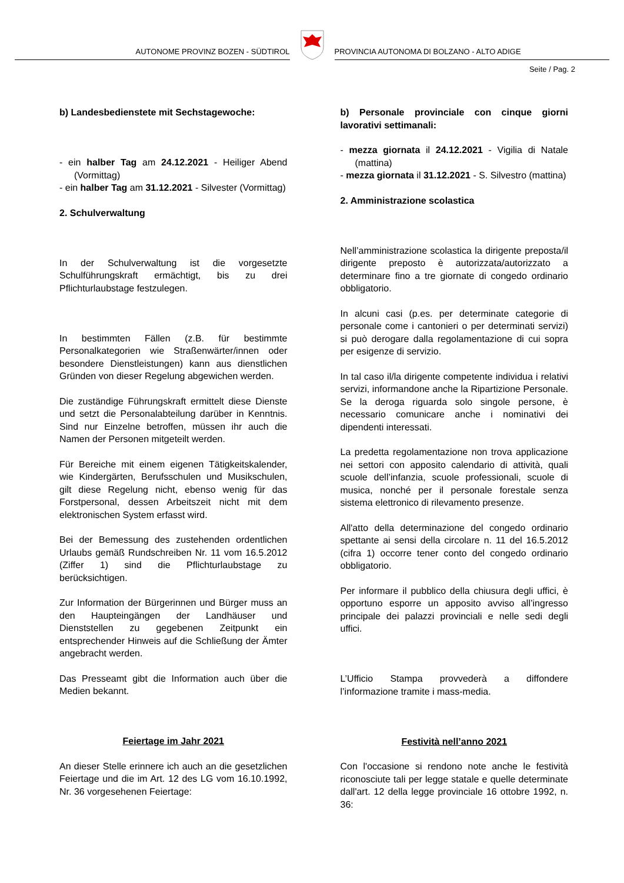AUTONOME PROVINZ BOZEN - SÜDTIROL
PROVINCIA AUTONOMA DI BOLZANO - ALTO ADIGE
Seite / Pag. 2
b) Landesbedienstete mit Sechstagewoche:
- ein halber Tag am 24.12.2021 - Heiliger Abend (Vormittag)
- ein halber Tag am 31.12.2021 - Silvester (Vormittag)
2. Schulverwaltung
In der Schulverwaltung ist die vorgesetzte Schulführungskraft ermächtigt, bis zu drei Pflichturlaubstage festzulegen.
In bestimmten Fällen (z.B. für bestimmte Personalkategorien wie Straßenwärter/innen oder besondere Dienstleistungen) kann aus dienstlichen Gründen von dieser Regelung abgewichen werden.
Die zuständige Führungskraft ermittelt diese Dienste und setzt die Personalabteilung darüber in Kenntnis. Sind nur Einzelne betroffen, müssen ihr auch die Namen der Personen mitgeteilt werden.
Für Bereiche mit einem eigenen Tätigkeitskalender, wie Kindergärten, Berufsschulen und Musikschulen, gilt diese Regelung nicht, ebenso wenig für das Forstpersonal, dessen Arbeitszeit nicht mit dem elektronischen System erfasst wird.
Bei der Bemessung des zustehenden ordentlichen Urlaubs gemäß Rundschreiben Nr. 11 vom 16.5.2012 (Ziffer 1) sind die Pflichturlaubstage zu berücksichtigen.
Zur Information der Bürgerinnen und Bürger muss an den Haupteingängen der Landhäuser und Dienststellen zu gegebenen Zeitpunkt ein entsprechender Hinweis auf die Schließung der Ämter angebracht werden.
Das Presseamt gibt die Information auch über die Medien bekannt.
Feiertage im Jahr 2021
An dieser Stelle erinnere ich auch an die gesetzlichen Feiertage und die im Art. 12 des LG vom 16.10.1992, Nr. 36 vorgesehenen Feiertage:
b) Personale provinciale con cinque giorni lavorativi settimanali:
- mezza giornata il 24.12.2021 - Vigilia di Natale (mattina)
- mezza giornata il 31.12.2021 - S. Silvestro (mattina)
2. Amministrazione scolastica
Nell’amministrazione scolastica la dirigente preposta/il dirigente preposto è autorizzata/autorizzato a determinare fino a tre giornate di congedo ordinario obbligatorio.
In alcuni casi (p.es. per determinate categorie di personale come i cantonieri o per determinati servizi) si può derogare dalla regolamentazione di cui sopra per esigenze di servizio.
In tal caso il/la dirigente competente individua i relativi servizi, informandone anche la Ripartizione Personale. Se la deroga riguarda solo singole persone, è necessario comunicare anche i nominativi dei dipendenti interessati.
La predetta regolamentazione non trova applicazione nei settori con apposito calendario di attività, quali scuole dell’infanzia, scuole professionali, scuole di musica, nonché per il personale forestale senza sistema elettronico di rilevamento presenze.
All'atto della determinazione del congedo ordinario spettante ai sensi della circolare n. 11 del 16.5.2012 (cifra 1) occorre tener conto del congedo ordinario obbligatorio.
Per informare il pubblico della chiusura degli uffici, è opportuno esporre un apposito avviso all’ingresso principale dei palazzi provinciali e nelle sedi degli uffici.
L’Ufficio Stampa provvederà a diffondere l’informazione tramite i mass-media.
Festività nell’anno 2021
Con l'occasione si rendono note anche le festività riconosciute tali per legge statale e quelle determinate dall'art. 12 della legge provinciale 16 ottobre 1992, n. 36: